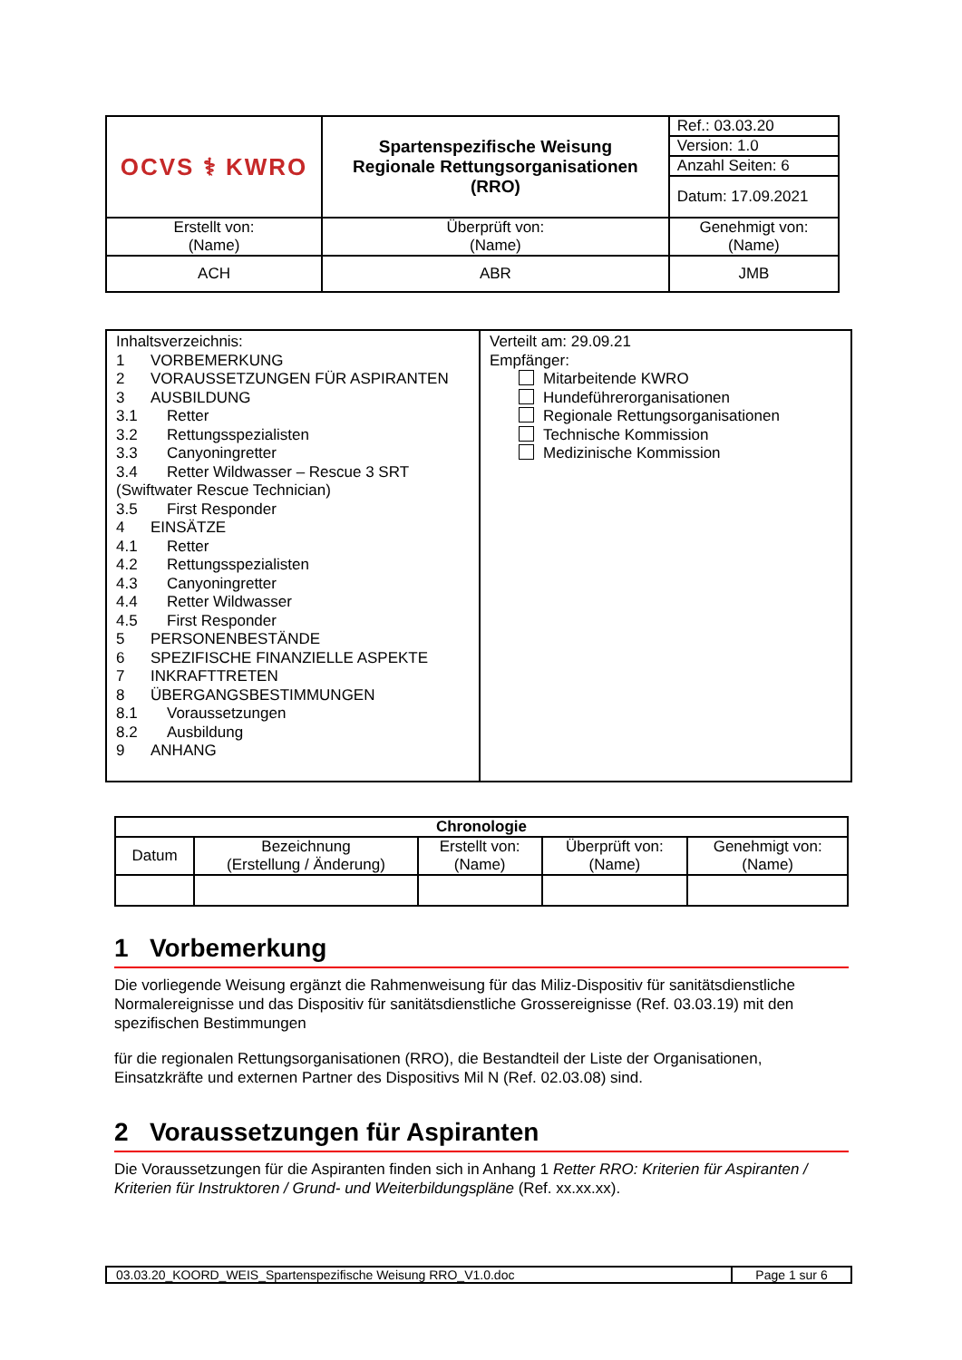| OCVS ⚕ KWRO | Spartenspezifische Weisung Regionale Rettungsorganisationen (RRO) | | Ref.: 03.03.20 |
| | | | Version: 1.0 |
| | | | Anzahl Seiten: 6 |
| | | | Datum: 17.09.2021 |
| Erstellt von: (Name) | | Überprüft von: (Name) | Genehmigt von: (Name) |
| ACH | | ABR | JMB |
| Inhaltsverzeichnis: 1 VORBEMERKUNG 2 VORAUSSETZUNGEN FÜR ASPIRANTEN 3 AUSBILDUNG 3.1 Retter 3.2 Rettungsspezialisten 3.3 Canyoningretter 3.4 Retter Wildwasser – Rescue 3 SRT (Swiftwater Rescue Technician) 3.5 First Responder 4 EINSÄTZE 4.1 Retter 4.2 Rettungsspezialisten 4.3 Canyoningretter 4.4 Retter Wildwasser 4.5 First Responder 5 PERSONENBESTÄNDE 6 SPEZIFISCHE FINANZIELLE ASPEKTE 7 INKRAFTTRETEN 8 ÜBERGANGSBESTIMMUNGEN 8.1 Voraussetzungen 8.2 Ausbildung 9 ANHANG | Verteilt am: 29.09.21 Empfänger: Mitarbeitende KWRO Hundeführerorganisationen Regionale Rettungsorganisationen Technische Kommission Medizinische Kommission |
| Chronologie | | | | |
| --- | --- | --- | --- | --- |
| Datum | Bezeichnung (Erstellung / Änderung) | Erstellt von: (Name) | Überprüft von: (Name) | Genehmigt von: (Name) |
1 Vorbemerkung
Die vorliegende Weisung ergänzt die Rahmenweisung für das Miliz-Dispositiv für sanitätsdienstliche Normalereignisse und das Dispositiv für sanitätsdienstliche Grossereignisse (Ref. 03.03.19) mit den spezifischen Bestimmungen
für die regionalen Rettungsorganisationen (RRO), die Bestandteil der Liste der Organisationen, Einsatzkräfte und externen Partner des Dispositivs Mil N (Ref. 02.03.08) sind.
2 Voraussetzungen für Aspiranten
Die Voraussetzungen für die Aspiranten finden sich in Anhang 1 Retter RRO: Kriterien für Aspiranten / Kriterien für Instruktoren / Grund- und Weiterbildungspläne (Ref. xx.xx.xx).
| 03.03.20_KOORD_WEIS_Spartenspezifische Weisung RRO_V1.0.doc | Page 1 sur 6 |